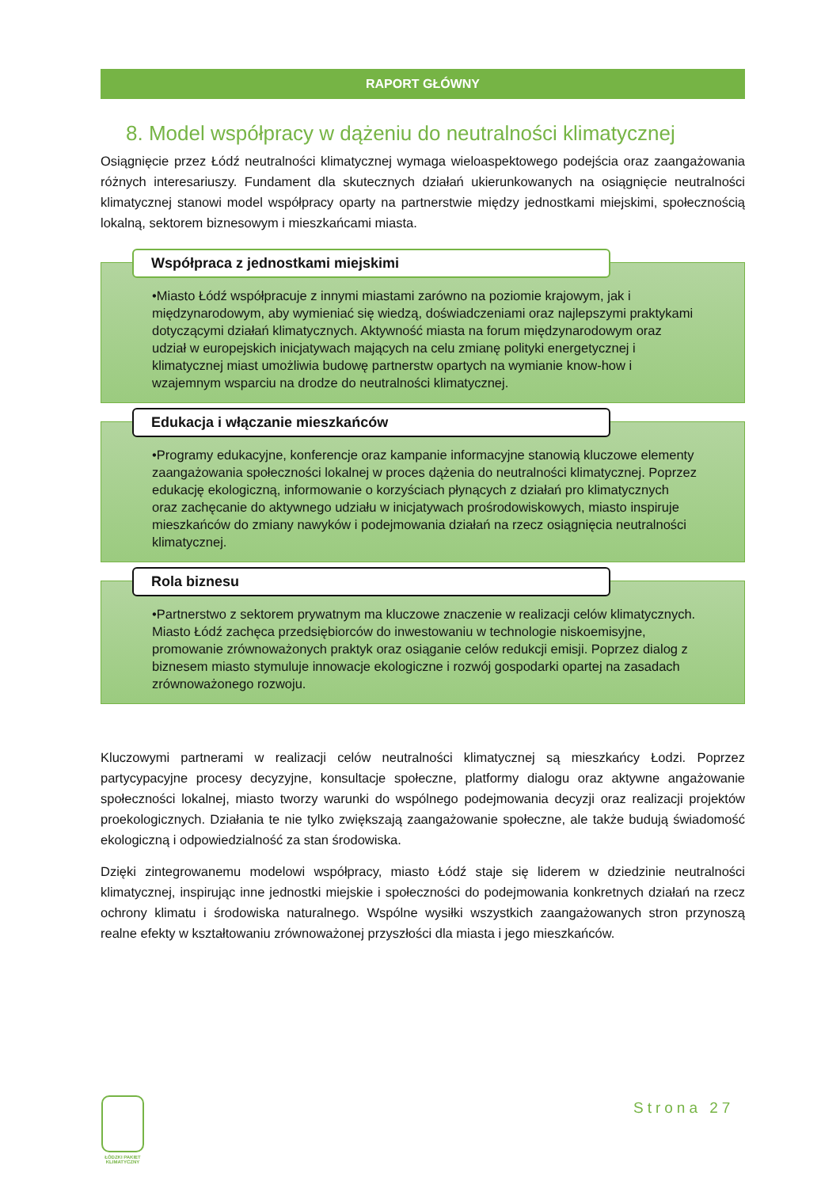RAPORT GŁÓWNY
8. Model współpracy w dążeniu do neutralności klimatycznej
Osiągnięcie przez Łódź neutralności klimatycznej wymaga wieloaspektowego podejścia oraz zaangażowania różnych interesariuszy. Fundament dla skutecznych działań ukierunkowanych na osiągnięcie neutralności klimatycznej stanowi model współpracy oparty na partnerstwie między jednostkami miejskimi, społecznością lokalną, sektorem biznesowym i mieszkańcami miasta.
Współpraca z jednostkami miejskimi
•Miasto Łódź współpracuje z innymi miastami zarówno na poziomie krajowym, jak i międzynarodowym, aby wymieniać się wiedzą, doświadczeniami oraz najlepszymi praktykami dotyczącymi działań klimatycznych. Aktywność miasta na forum międzynarodowym oraz udział w europejskich inicjatywach mających na celu zmianę polityki energetycznej i klimatycznej miast umożliwia budowę partnerstw opartych na wymianie know-how i wzajemnym wsparciu na drodze do neutralności klimatycznej.
Edukacja i włączanie mieszkańców
•Programy edukacyjne, konferencje oraz kampanie informacyjne stanowią kluczowe elementy zaangażowania społeczności lokalnej w proces dążenia do neutralności klimatycznej. Poprzez edukację ekologiczną, informowanie o korzyściach płynących z działań pro klimatycznych oraz zachęcanie do aktywnego udziału w inicjatywach prośrodowiskowych, miasto inspiruje mieszkańców do zmiany nawyków i podejmowania działań na rzecz osiągnięcia neutralności klimatycznej.
Rola biznesu
•Partnerstwo z sektorem prywatnym ma kluczowe znaczenie w realizacji celów klimatycznych. Miasto Łódź zachęca przedsiębiorców do inwestowaniu w technologie niskoemisyjne, promowanie zrównoważonych praktyk oraz osiąganie celów redukcji emisji. Poprzez dialog z biznesem miasto stymuluje innowacje ekologiczne i rozwój gospodarki opartej na zasadach zrównoważonego rozwoju.
Kluczowymi partnerami w realizacji celów neutralności klimatycznej są mieszkańcy Łodzi. Poprzez partycypacyjne procesy decyzyjne, konsultacje społeczne, platformy dialogu oraz aktywne angażowanie społeczności lokalnej, miasto tworzy warunki do wspólnego podejmowania decyzji oraz realizacji projektów proekologicznych. Działania te nie tylko zwiększają zaangażowanie społeczne, ale także budują świadomość ekologiczną i odpowiedzialność za stan środowiska.
Dzięki zintegrowanemu modelowi współpracy, miasto Łódź staje się liderem w dziedzinie neutralności klimatycznej, inspirując inne jednostki miejskie i społeczności do podejmowania konkretnych działań na rzecz ochrony klimatu i środowiska naturalnego. Wspólne wysiłki wszystkich zaangażowanych stron przynoszą realne efekty w kształtowaniu zrównoważonej przyszłości dla miasta i jego mieszkańców.
Strona 27
ŁÓDZKI PAKIET KLIMATYCZNY